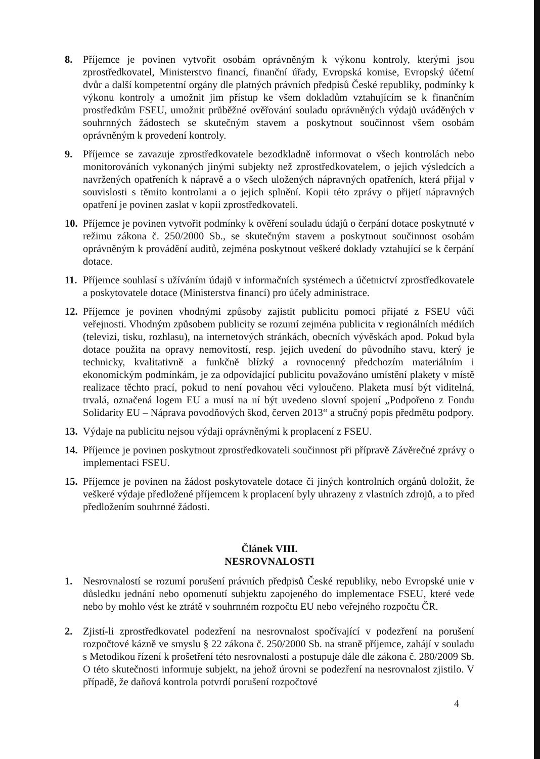8. Příjemce je povinen vytvořit osobám oprávněným k výkonu kontroly, kterými jsou zprostředkovatel, Ministerstvo financí, finanční úřady, Evropská komise, Evropský účetní dvůr a další kompetentní orgány dle platných právních předpisů České republiky, podmínky k výkonu kontroly a umožnit jim přístup ke všem dokladům vztahujícím se k finančním prostředkům FSEU, umožnit průběžné ověřování souladu oprávněných výdajů uváděných v souhrnných žádostech se skutečným stavem a poskytnout součinnost všem osobám oprávněným k provedení kontroly.
9. Příjemce se zavazuje zprostředkovatele bezodkladně informovat o všech kontrolách nebo monitorováních vykonaných jinými subjekty než zprostředkovatelem, o jejich výsledcích a navržených opatřeních k nápravě a o všech uložených nápravných opatřeních, která přijal v souvislosti s těmito kontrolami a o jejich splnění. Kopii této zprávy o přijetí nápravných opatření je povinen zaslat v kopii zprostředkovateli.
10.
Příjemce je povinen vytvořit podmínky k ověření souladu údajů o čerpání dotace poskytnuté v režimu zákona č. 250/2000 Sb., se skutečným stavem a poskytnout součinnost osobám oprávněným k provádění auditů, zejména poskytnout veškeré doklady vztahující se k čerpání dotace.
11.
Příjemce souhlasí s užíváním údajů v informačních systémech a účetnictví zprostředkovatele a poskytovatele dotace (Ministerstva financí) pro účely administrace.
12.
Příjemce je povinen vhodnými způsoby zajistit publicitu pomoci přijaté z FSEU vůči veřejnosti. Vhodným způsobem publicity se rozumí zejména publicita v regionálních médiích (televizi, tisku, rozhlasu), na internetových stránkách, obecních vývěskách apod. Pokud byla dotace použita na opravy nemovitostí, resp. jejich uvedení do původního stavu, který je technicky, kvalitativně a funkčně blízký a rovnocenný předchozím materiálním i ekonomickým podmínkám, je za odpovídající publicitu považováno umístění plakety v místě realizace těchto prací, pokud to není povahou věci vyloučeno. Plaketa musí být viditelná, trvalá, označená logem EU a musí na ní být uvedeno slovní spojení „Podpořeno z Fondu Solidarity EU – Náprava povodňových škod, červen 2013“ a stručný popis předmětu podpory.
13.
Výdaje na publicitu nejsou výdaji oprávněnými k proplacení z FSEU.
14.
Příjemce je povinen poskytnout zprostředkovateli součinnost při přípravě Závěrečné zprávy o implementaci FSEU.
15.
Příjemce je povinen na žádost poskytovatele dotace či jiných kontrolních orgánů doložit, že veškeré výdaje předložené příjemcem k proplacení byly uhrazeny z vlastních zdrojů, a to před předložením souhrnné žádosti.
Článek VIII.
NESROVNALOSTI
1. Nesrovnalostí se rozumí porušení právních předpisů České republiky, nebo Evropské unie v důsledku jednání nebo opomenutí subjektu zapojeného do implementace FSEU, které vede nebo by mohlo vést ke ztrátě v souhrnném rozpočtu EU nebo veřejného rozpočtu ČR.
2. Zjistí-li zprostředkovatel podezření na nesrovnalost spočívající v podezření na porušení rozpočtové kázně ve smyslu § 22 zákona č. 250/2000 Sb. na straně příjemce, zahájí v souladu s Metodikou řízení k prošetření této nesrovnalosti a postupuje dále dle zákona č. 280/2009 Sb. O této skutečnosti informuje subjekt, na jehož úrovni se podezření na nesrovnalost zjistilo. V případě, že daňová kontrola potvrdí porušení rozpočtové
4